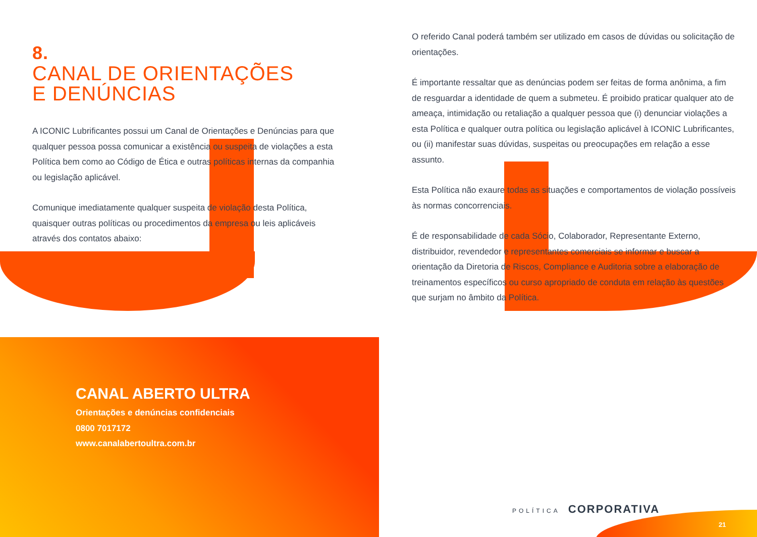8.
CANAL DE ORIENTAÇÕES
E DENÚNCIAS
A ICONIC Lubrificantes possui um Canal de Orientações e Denúncias para que qualquer pessoa possa comunicar a existência ou suspeita de violações a esta Política bem como ao Código de Ética e outras políticas internas da companhia ou legislação aplicável.
Comunique imediatamente qualquer suspeita de violação desta Política, quaisquer outras políticas ou procedimentos da empresa ou leis aplicáveis através dos contatos abaixo:
O referido Canal poderá também ser utilizado em casos de dúvidas ou solicitação de orientações.
É importante ressaltar que as denúncias podem ser feitas de forma anônima, a fim de resguardar a identidade de quem a submeteu. É proibido praticar qualquer ato de ameaça, intimidação ou retaliação a qualquer pessoa que (i) denunciar violações a esta Política e qualquer outra política ou legislação aplicável à ICONIC Lubrificantes, ou (ii) manifestar suas dúvidas, suspeitas ou preocupações em relação a esse assunto.
Esta Política não exaure todas as situações e comportamentos de violação possíveis às normas concorrenciais.
É de responsabilidade de cada Sócio, Colaborador, Representante Externo, distribuidor, revendedor e representantes comerciais se informar e buscar a orientação da Diretoria de Riscos, Compliance e Auditoria sobre a elaboração de treinamentos específicos ou curso apropriado de conduta em relação às questões que surjam no âmbito da Política.
CANAL ABERTO ULTRA
Orientações e denúncias confidenciais
0800 7017172
www.canalabertoultra.com.br
POLÍTICA CORPORATIVA
21